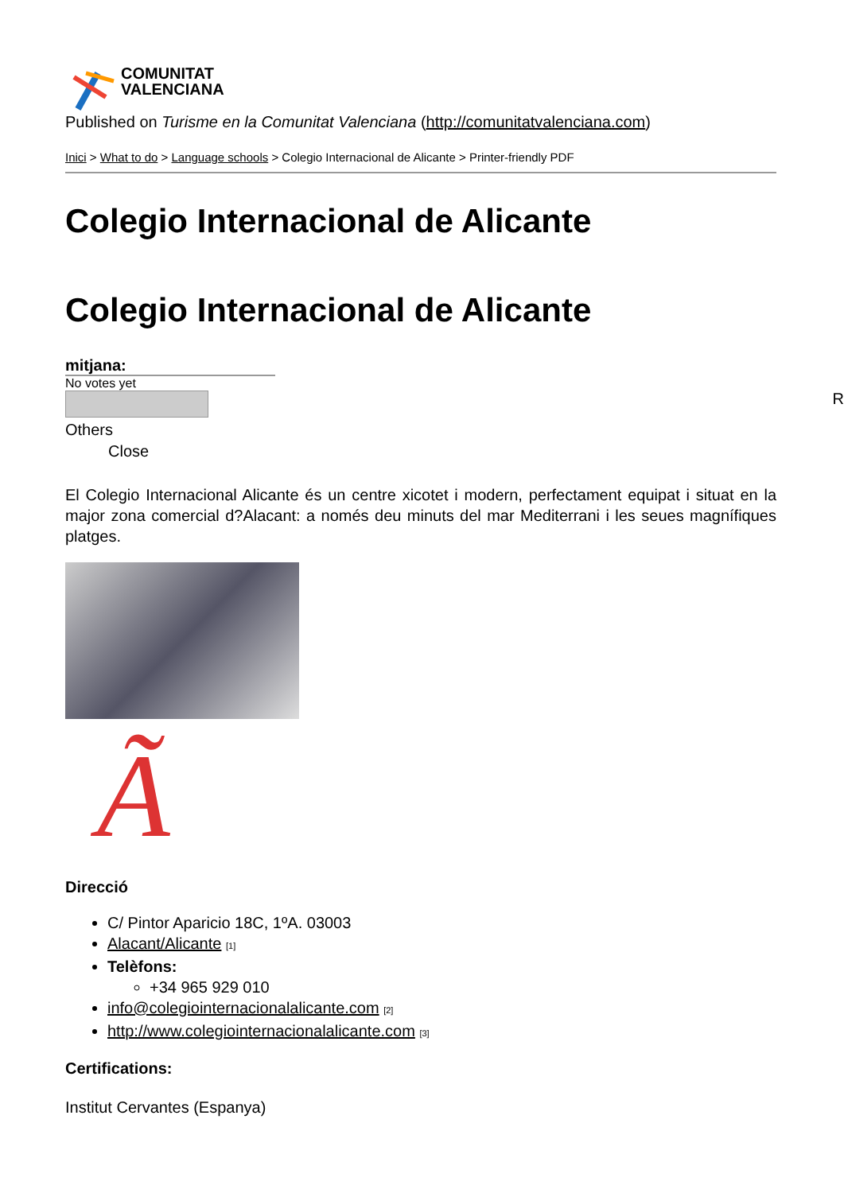COMUNITAT
VALENCIANA
Published on Turisme en la Comunitat Valenciana (http://comunitatvalenciana.com)
Inici > What to do > Language schools > Colegio Internacional de Alicante > Printer-friendly PDF
Colegio Internacional de Alicante
Colegio Internacional de Alicante
mitjana:
No votes yet
Others
Close
El Colegio Internacional Alicante és un centre xicotet i modern, perfectament equipat i situat en la major zona comercial d?Alacant: a només deu minuts del mar Mediterrani i les seues magnífiques platges.
Ã
Direcció
C/ Pintor Aparicio 18C, 1ºA. 03003
Alacant/Alicante [1]
Telèfons:
+34 965 929 010
info@colegiointernacionalalicante.com [2]
http://www.colegiointernacionalalicante.com [3]
Certifications:
Institut Cervantes (Espanya)
R